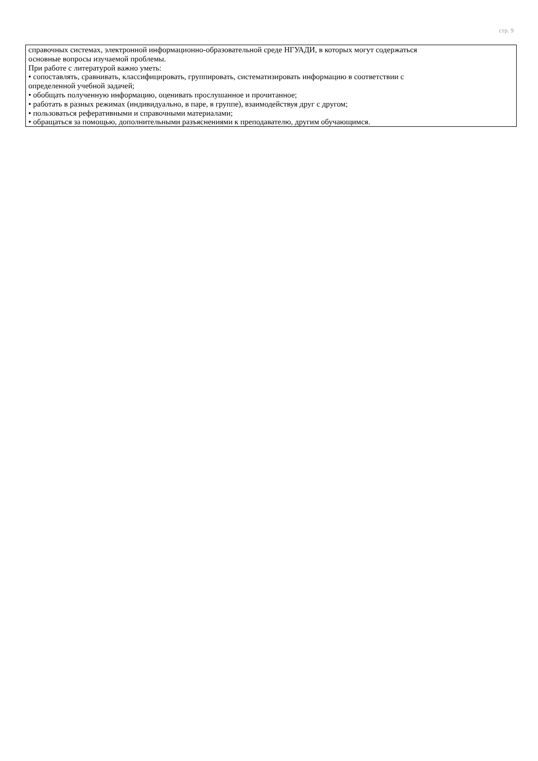стр. 9
| справочных системах, электронной информационно-образовательной среде НГУАДИ, в которых могут содержаться основные вопросы изучаемой проблемы. При работе с литературой важно уметь: • сопоставлять, сравнивать, классифицировать, группировать, систематизировать информацию в соответствии с определенной учебной задачей; • обобщать полученную информацию, оценивать прослушанное и прочитанное; • работать в разных режимах (индивидуально, в паре, в группе), взаимодействуя друг с другом; • пользоваться реферативными и справочными материалами; • обращаться за помощью, дополнительными разъяснениями к преподавателю, другим обучающимся. |